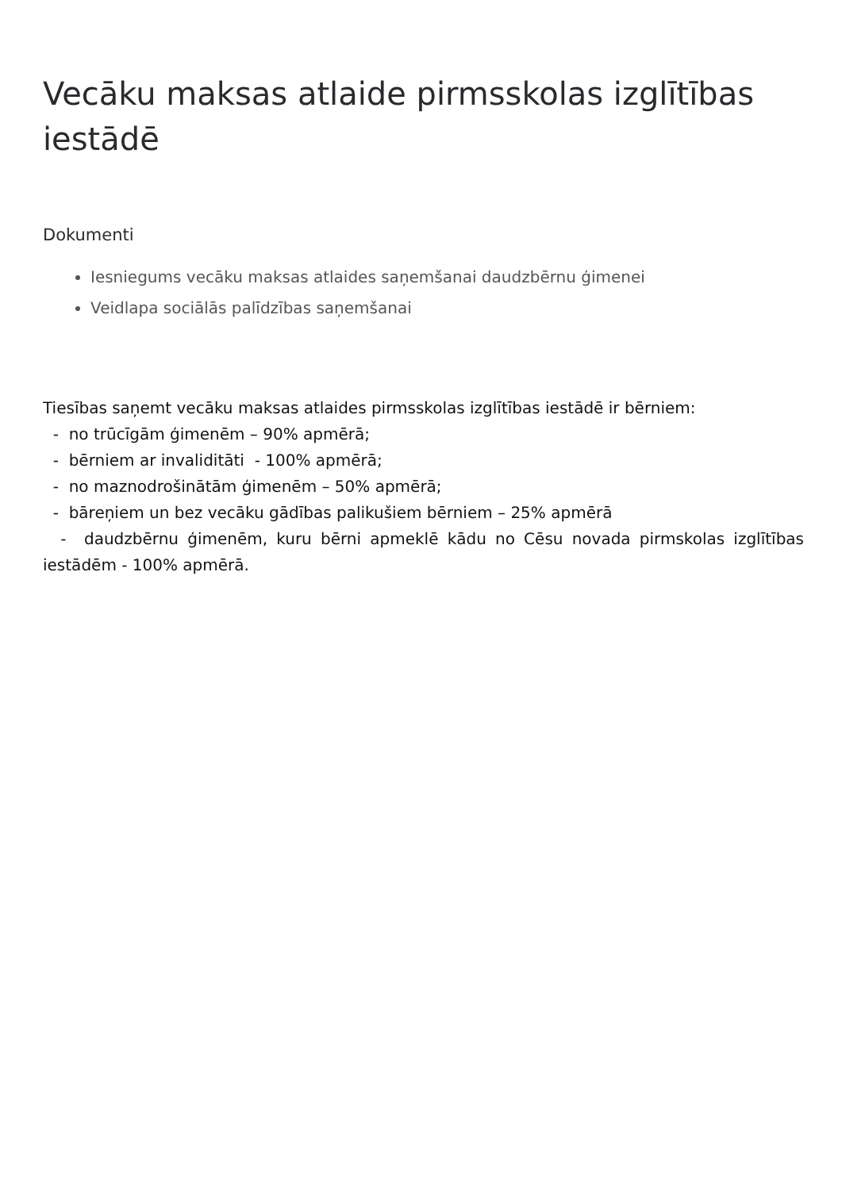Vecāku maksas atlaide pirmsskolas izglītības iestādē
Dokumenti
Iesniegums vecāku maksas atlaides saņemšanai daudzbērnu ģimenei
Veidlapa sociālās palīdzības saņemšanai
Tiesības saņemt vecāku maksas atlaides pirmsskolas izglītības iestādē ir bērniem:
- no trūcīgām ģimenēm – 90% apmērā;
- bērniem ar invaliditāti - 100% apmērā;
- no maznodrošinātām ģimenēm – 50% apmērā;
- bāreņiem un bez vecāku gādības palikušiem bērniem – 25% apmērā
- daudzbērnu ģimenēm, kuru bērni apmeklē kādu no Cēsu novada pirmskolas izglītības iestādēm - 100% apmērā.